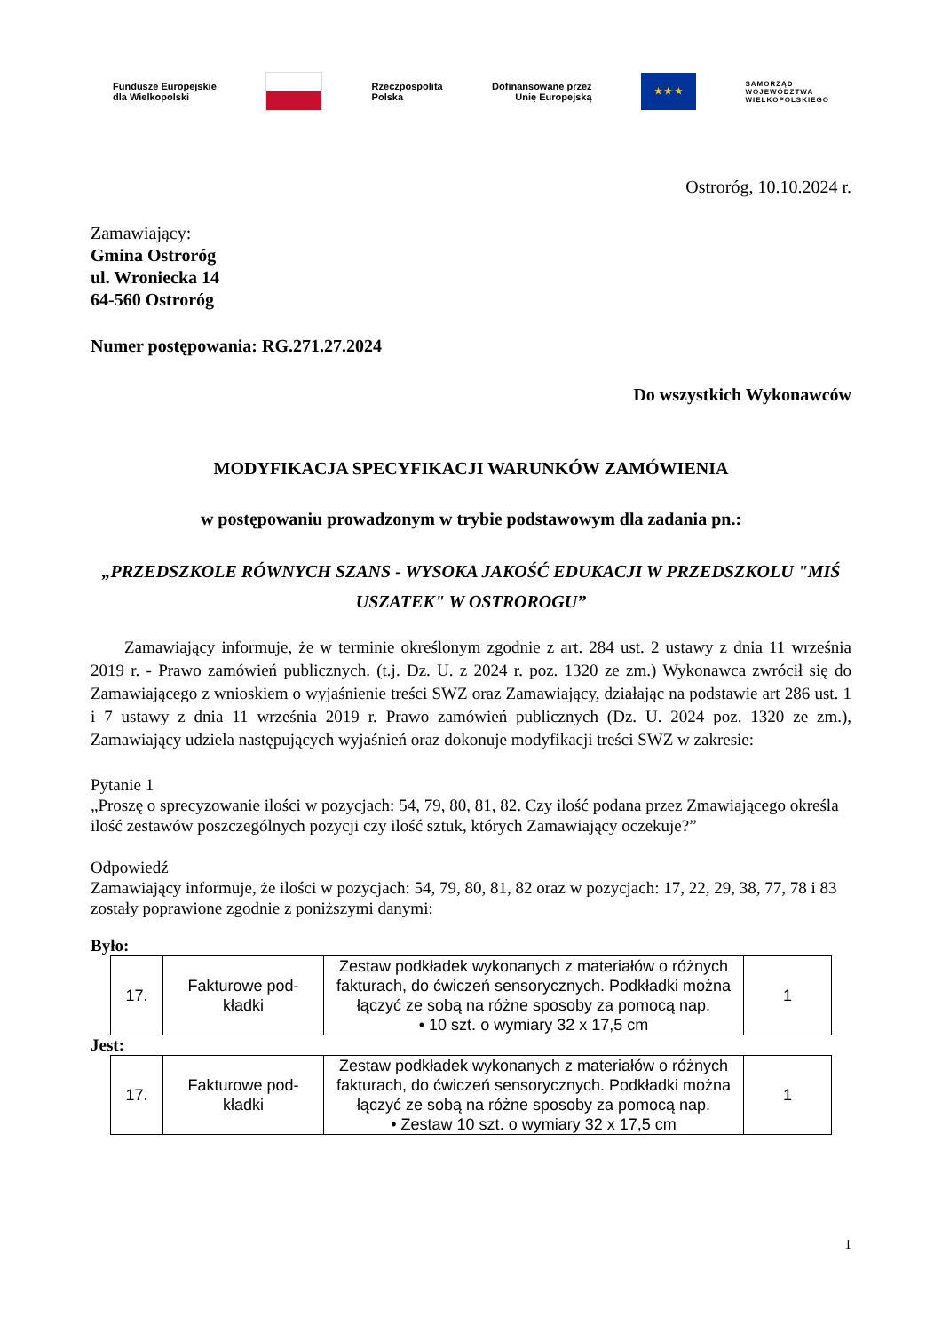Fundusze Europejskie
dla Wielkopolski
Rzeczpospolita
Polska Dofinansowane przez
Unię Europejską
★ ★ ★
SAMORZĄD
WOJEWÓDZTWA
WIELKOPOLSKIEGO
Ostroróg, 10.10.2024 r.
Zamawiający:
Gmina Ostroróg
ul. Wroniecka 14
64-560 Ostroróg
Numer postępowania: RG.271.27.2024
Do wszystkich Wykonawców
MODYFIKACJA SPECYFIKACJI WARUNKÓW ZAMÓWIENIA
w postępowaniu prowadzonym w trybie podstawowym dla zadania pn.:
„PRZEDSZKOLE RÓWNYCH SZANS - WYSOKA JAKOŚĆ EDUKACJI W PRZEDSZKOLU "MIŚ USZATEK" W OSTROROGU”
Zamawiający informuje, że w terminie określonym zgodnie z art. 284 ust. 2 ustawy z dnia 11 września 2019 r. - Prawo zamówień publicznych. (t.j. Dz. U. z 2024 r. poz. 1320 ze zm.) Wykonawca zwrócił się do Zamawiającego z wnioskiem o wyjaśnienie treści SWZ oraz Zamawiający, działając na podstawie art 286 ust. 1 i 7 ustawy z dnia 11 września 2019 r. Prawo zamówień publicznych (Dz. U. 2024 poz. 1320 ze zm.), Zamawiający udziela następujących wyjaśnień oraz dokonuje modyfikacji treści SWZ w zakresie:
Pytanie 1
„Proszę o sprecyzowanie ilości w pozycjach: 54, 79, 80, 81, 82. Czy ilość podana przez Zmawiającego określa ilość zestawów poszczególnych pozycji czy ilość sztuk, których Zamawiający oczekuje?”
Odpowiedź
Zamawiający informuje, że ilości w pozycjach: 54, 79, 80, 81, 82 oraz w pozycjach: 17, 22, 29, 38, 77, 78 i 83 zostały poprawione zgodnie z poniższymi danymi:
Było:
| 17. | Fakturowe pod- kładki | Zestaw podkładek wykonanych z materiałów o różnych fakturach, do ćwiczeń sensorycznych. Podkładki można łączyć ze sobą na różne sposoby za pomocą nap. • 10 szt. o wymiary 32 x 17,5 cm | 1 |
Jest:
| 17. | Fakturowe pod- kładki | Zestaw podkładek wykonanych z materiałów o różnych fakturach, do ćwiczeń sensorycznych. Podkładki można łączyć ze sobą na różne sposoby za pomocą nap. • Zestaw 10 szt. o wymiary 32 x 17,5 cm | 1 |
1